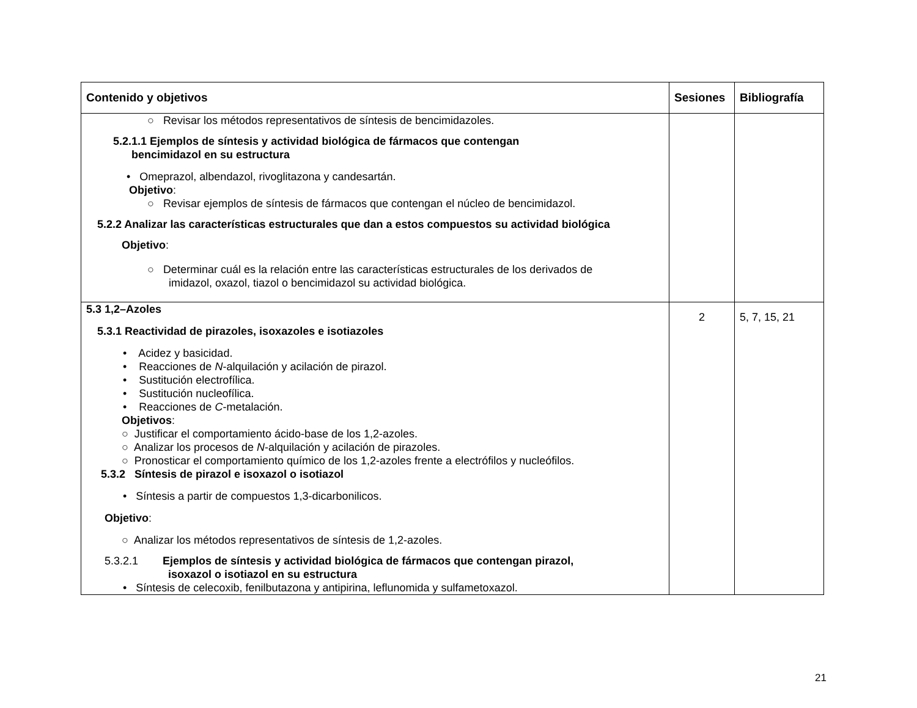| Contenido y objetivos | Sesiones | Bibliografía |
| --- | --- | --- |
| ○ Revisar los métodos representativos de síntesis de bencimidazoles. 5.2.1.1 Ejemplos de síntesis y actividad biológica de fármacos que contengan bencimidazol en su estructura • Omeprazol, albendazol, rivoglitazona y candesartán. Objetivo : ○ Revisar ejemplos de síntesis de fármacos que contengan el núcleo de bencimidazol. 5.2.2 Analizar las características estructurales que dan a estos compuestos su actividad biológica Objetivo : ○ Determinar cuál es la relación entre las características estructurales de los derivados de imidazol, oxazol, tiazol o bencimidazol su actividad biológica. | | |
| 5.3 1,2–Azoles 5.3.1 Reactividad de pirazoles, isoxazoles e isotiazoles • Acidez y basicidad. • Reacciones de N -alquilación y acilación de pirazol. • Sustitución electrofílica. • Sustitución nucleofílica. • Reacciones de C -metalación. Objetivos : ○ Justificar el comportamiento ácido-base de los 1,2-azoles. ○ Analizar los procesos de N -alquilación y acilación de pirazoles. ○ Pronosticar el comportamiento químico de los 1,2-azoles frente a electrófilos y nucleófilos. 5.3.2 Síntesis de pirazol e isoxazol o isotiazol • Síntesis a partir de compuestos 1,3-dicarbonilicos. Objetivo : ○ Analizar los métodos representativos de síntesis de 1,2-azoles. 5.3.2.1 Ejemplos de síntesis y actividad biológica de fármacos que contengan pirazol, isoxazol o isotiazol en su estructura • Síntesis de celecoxib, fenilbutazona y antipirina, leflunomida y sulfametoxazol. | 2 | 5, 7, 15, 21 |
21